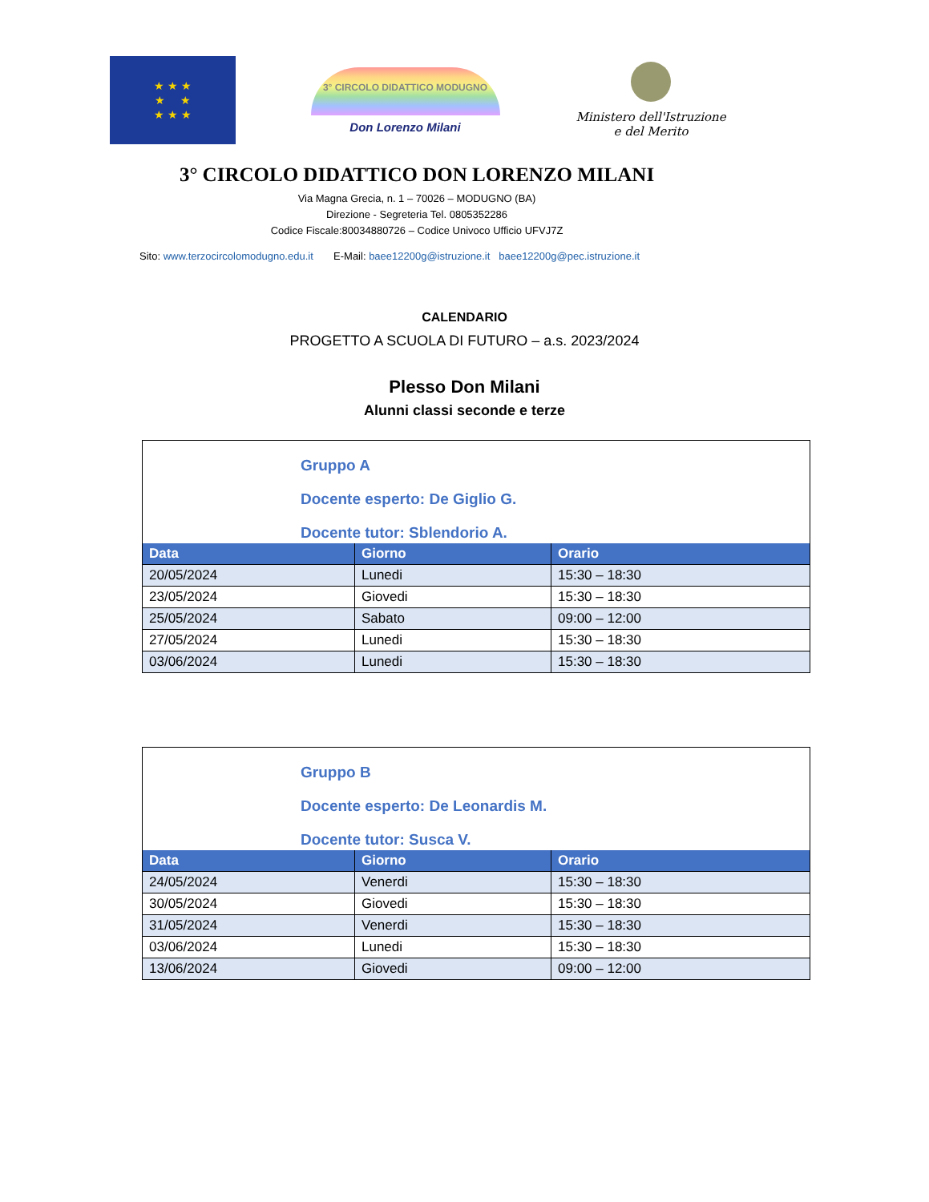★ ★ ★
★ ★
★ ★ ★
3° CIRCOLO DIDATTICO MODUGNO
Don Lorenzo Milani
Ministero dell'Istruzione
e del Merito
3° CIRCOLO DIDATTICO DON LORENZO MILANI
Via Magna Grecia, n. 1 – 70026 – MODUGNO (BA)
Direzione - Segreteria Tel. 0805352286
Codice Fiscale:80034880726 – Codice Univoco Ufficio UFVJ7Z
Sito: www.terzocircolomodugno.edu.it E-Mail: baee12200g@istruzione.it baee12200g@pec.istruzione.it
CALENDARIO
PROGETTO A SCUOLA DI FUTURO – a.s. 2023/2024
Plesso Don Milani
Alunni classi seconde e terze
Gruppo A
Docente esperto: De Giglio G.
Docente tutor: Sblendorio A.
| Data | Giorno | Orario |
| --- | --- | --- |
| 20/05/2024 | Lunedi | 15:30 – 18:30 |
| 23/05/2024 | Giovedi | 15:30 – 18:30 |
| 25/05/2024 | Sabato | 09:00 – 12:00 |
| 27/05/2024 | Lunedi | 15:30 – 18:30 |
| 03/06/2024 | Lunedi | 15:30 – 18:30 |
Gruppo B
Docente esperto: De Leonardis M.
Docente tutor: Susca V.
| Data | Giorno | Orario |
| --- | --- | --- |
| 24/05/2024 | Venerdi | 15:30 – 18:30 |
| 30/05/2024 | Giovedi | 15:30 – 18:30 |
| 31/05/2024 | Venerdi | 15:30 – 18:30 |
| 03/06/2024 | Lunedi | 15:30 – 18:30 |
| 13/06/2024 | Giovedi | 09:00 – 12:00 |